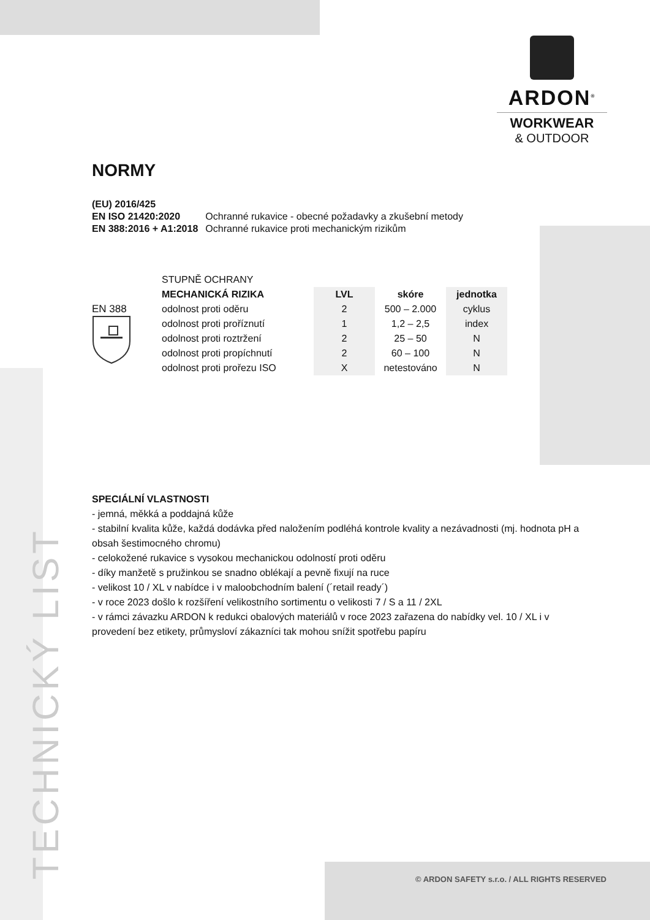ARDON<sup>®</sup>
WORKWEAR
& OUTDOOR
NORMY
| (EU) 2016/425 | |
| EN ISO 21420:2020 | Ochranné rukavice - obecné požadavky a zkušební metody |
| EN 388:2016 + A1:2018 | Ochranné rukavice proti mechanickým rizikům |
EN 388
| STUPNĚ OCHRANY | | | |
| MECHANICKÁ RIZIKA | LVL | skóre | jednotka |
| odolnost proti oděru | 2 | 500 – 2.000 | cyklus |
| odolnost proti proříznutí | 1 | 1,2 – 2,5 | index |
| odolnost proti roztržení | 2 | 25 – 50 | N |
| odolnost proti propíchnutí | 2 | 60 – 100 | N |
| odolnost proti prořezu ISO | X | netestováno | N |
SPECIÁLNÍ VLASTNOSTI
- jemná, měkká a poddajná kůže
- stabilní kvalita kůže, každá dodávka před naložením podléhá kontrole kvality a nezávadnosti (mj. hodnota pH a obsah šestimocného chromu)
- celokožené rukavice s vysokou mechanickou odolností proti oděru
- díky manžetě s pružinkou se snadno oblékají a pevně fixují na ruce
- velikost 10 / XL v nabídce i v maloobchodním balení (´retail ready´)
- v roce 2023 došlo k rozšíření velikostního sortimentu o velikosti 7 / S a 11 / 2XL
- v rámci závazku ARDON k redukci obalových materiálů v roce 2023 zařazena do nabídky vel. 10 / XL i v provedení bez etikety, průmysloví zákazníci tak mohou snížit spotřebu papíru
TECHNICKÝ LIST
© ARDON SAFETY s.r.o. / ALL RIGHTS RESERVED